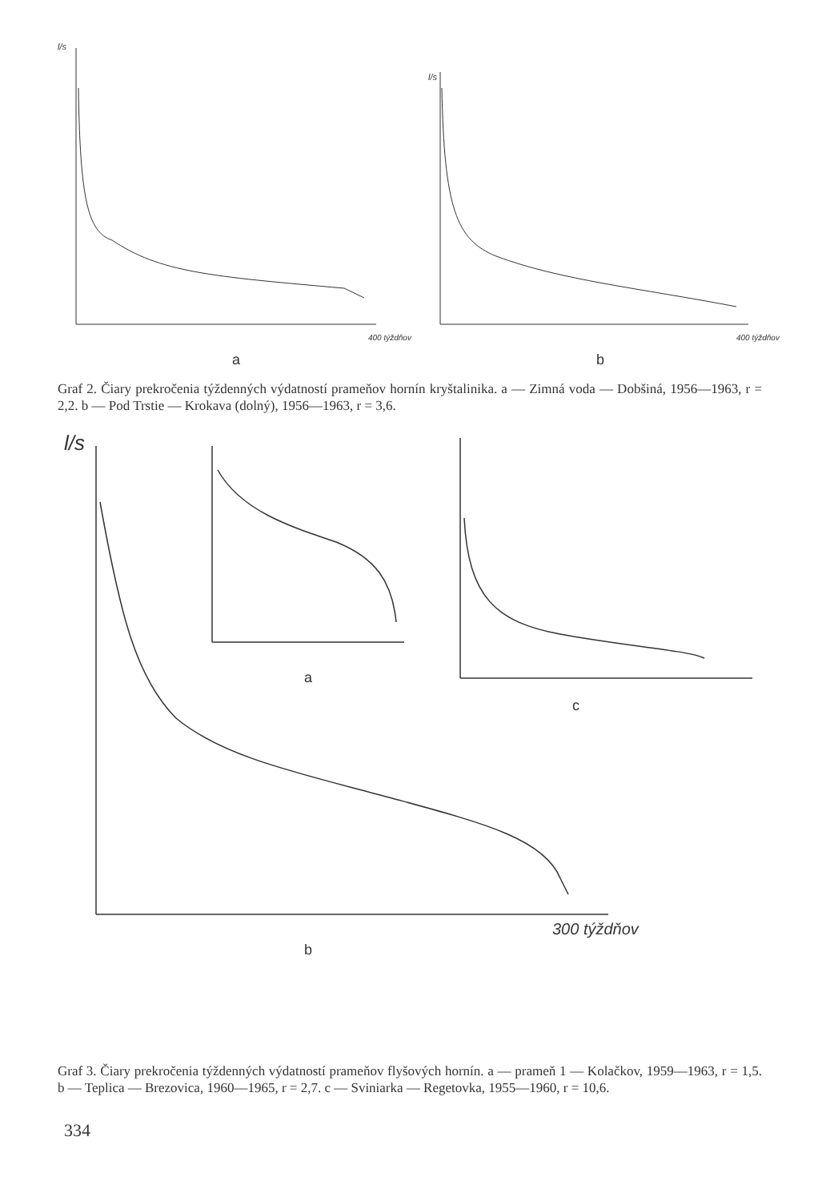l/s
l/s
a
b
400 týždňov
400 týždňov
Graf 2. Čiary prekročenia týždenných výdatností prameňov hornín kryštalinika. a — Zimná voda — Dobšiná, 1956—1963, r = 2,2. b — Pod Trstie — Krokava (dolný), 1956—1963, r = 3,6.
l/s
a
c
300 týždňov
b
Graf 3. Čiary prekročenia týždenných výdatností prameňov flyšových hornín. a — prameň 1 — Kolačkov, 1959—1963, r = 1,5. b — Teplica — Brezovica, 1960—1965, r = 2,7. c — Sviniarka — Regetovka, 1955—1960, r = 10,6.
334